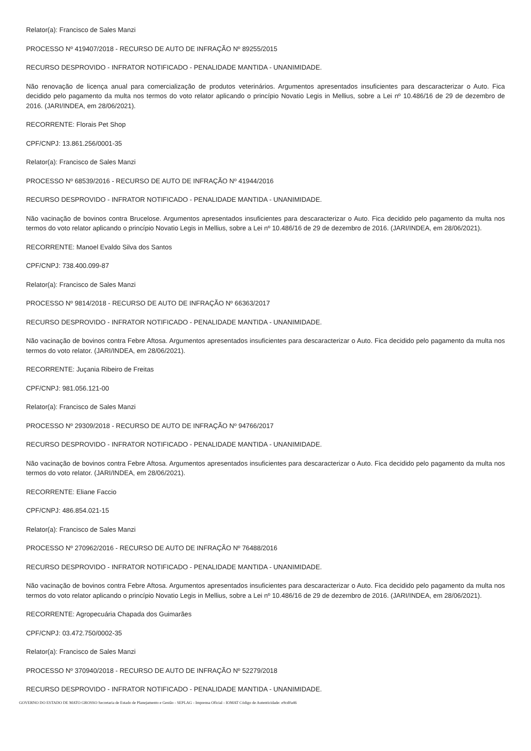Relator(a): Francisco de Sales Manzi
PROCESSO Nº 419407/2018 - RECURSO DE AUTO DE INFRAÇÃO Nº 89255/2015
RECURSO DESPROVIDO - INFRATOR NOTIFICADO - PENALIDADE MANTIDA - UNANIMIDADE.
Não renovação de licença anual para comercialização de produtos veterinários. Argumentos apresentados insuficientes para descaracterizar o Auto. Fica decidido pelo pagamento da multa nos termos do voto relator aplicando o princípio Novatio Legis in Mellius, sobre a Lei nº 10.486/16 de 29 de dezembro de 2016. (JARI/INDEA, em 28/06/2021).
RECORRENTE: Florais Pet Shop
CPF/CNPJ: 13.861.256/0001-35
Relator(a): Francisco de Sales Manzi
PROCESSO Nº 68539/2016 - RECURSO DE AUTO DE INFRAÇÃO Nº 41944/2016
RECURSO DESPROVIDO - INFRATOR NOTIFICADO - PENALIDADE MANTIDA - UNANIMIDADE.
Não vacinação de bovinos contra Brucelose. Argumentos apresentados insuficientes para descaracterizar o Auto. Fica decidido pelo pagamento da multa nos termos do voto relator aplicando o princípio Novatio Legis in Mellius, sobre a Lei nº 10.486/16 de 29 de dezembro de 2016. (JARI/INDEA, em 28/06/2021).
RECORRENTE: Manoel Evaldo Silva dos Santos
CPF/CNPJ: 738.400.099-87
Relator(a): Francisco de Sales Manzi
PROCESSO Nº 9814/2018 - RECURSO DE AUTO DE INFRAÇÃO Nº 66363/2017
RECURSO DESPROVIDO - INFRATOR NOTIFICADO - PENALIDADE MANTIDA - UNANIMIDADE.
Não vacinação de bovinos contra Febre Aftosa. Argumentos apresentados insuficientes para descaracterizar o Auto. Fica decidido pelo pagamento da multa nos termos do voto relator. (JARI/INDEA, em 28/06/2021).
RECORRENTE: Juçania Ribeiro de Freitas
CPF/CNPJ: 981.056.121-00
Relator(a): Francisco de Sales Manzi
PROCESSO Nº 29309/2018 - RECURSO DE AUTO DE INFRAÇÃO Nº 94766/2017
RECURSO DESPROVIDO - INFRATOR NOTIFICADO - PENALIDADE MANTIDA - UNANIMIDADE.
Não vacinação de bovinos contra Febre Aftosa. Argumentos apresentados insuficientes para descaracterizar o Auto. Fica decidido pelo pagamento da multa nos termos do voto relator. (JARI/INDEA, em 28/06/2021).
RECORRENTE: Eliane Faccio
CPF/CNPJ: 486.854.021-15
Relator(a): Francisco de Sales Manzi
PROCESSO Nº 270962/2016 - RECURSO DE AUTO DE INFRAÇÃO Nº 76488/2016
RECURSO DESPROVIDO - INFRATOR NOTIFICADO - PENALIDADE MANTIDA - UNANIMIDADE.
Não vacinação de bovinos contra Febre Aftosa. Argumentos apresentados insuficientes para descaracterizar o Auto. Fica decidido pelo pagamento da multa nos termos do voto relator aplicando o princípio Novatio Legis in Mellius, sobre a Lei nº 10.486/16 de 29 de dezembro de 2016. (JARI/INDEA, em 28/06/2021).
RECORRENTE: Agropecuária Chapada dos Guimarães
CPF/CNPJ: 03.472.750/0002-35
Relator(a): Francisco de Sales Manzi
PROCESSO Nº 370940/2018 - RECURSO DE AUTO DE INFRAÇÃO Nº 52279/2018
RECURSO DESPROVIDO - INFRATOR NOTIFICADO - PENALIDADE MANTIDA - UNANIMIDADE.
GOVERNO DO ESTADO DE MATO GROSSO Secretaria de Estado de Planejamento e Gestão - SEPLAG - Imprensa Oficial - IOMAT Código de Autenticidade: e9cd0a46